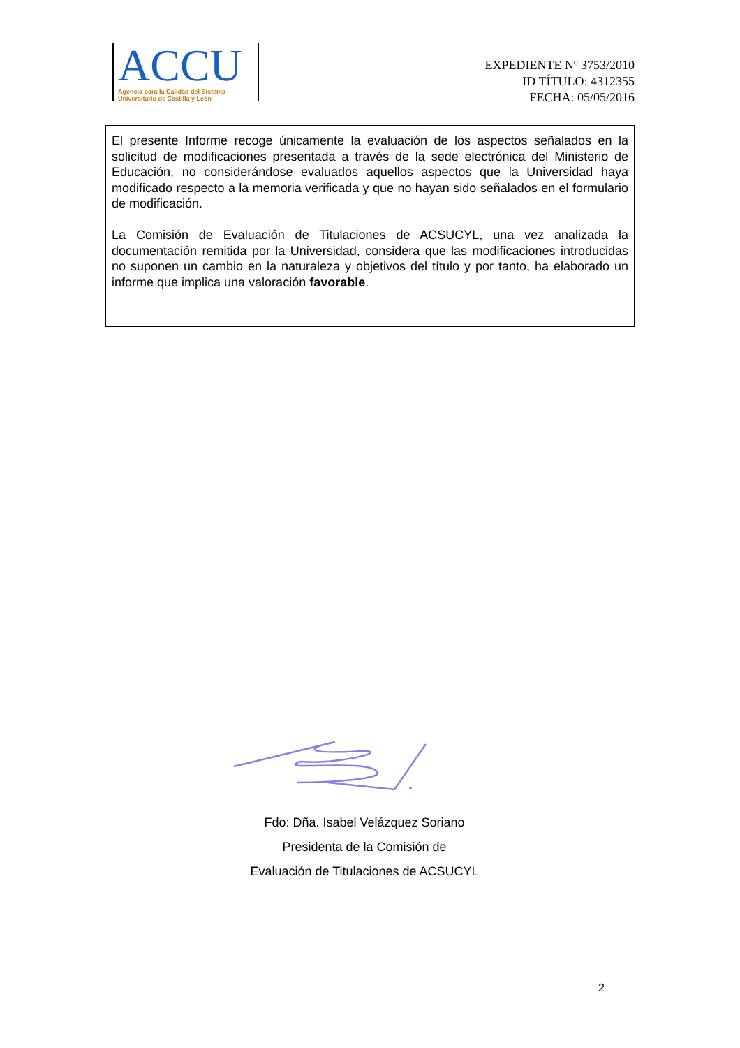ACCU
Agencia para la Calidad del Sistema
Universitario de Castilla y León
EXPEDIENTE Nº 3753/2010
ID TÍTULO: 4312355
FECHA: 05/05/2016
El presente Informe recoge únicamente la evaluación de los aspectos señalados en la solicitud de modificaciones presentada a través de la sede electrónica del Ministerio de Educación, no considerándose evaluados aquellos aspectos que la Universidad haya modificado respecto a la memoria verificada y que no hayan sido señalados en el formulario de modificación.
La Comisión de Evaluación de Titulaciones de ACSUCYL, una vez analizada la documentación remitida por la Universidad, considera que las modificaciones introducidas no suponen un cambio en la naturaleza y objetivos del título y por tanto, ha elaborado un informe que implica una valoración favorable.
Fdo: Dña. Isabel Velázquez Soriano
Presidenta de la Comisión de
Evaluación de Titulaciones de ACSUCYL
2